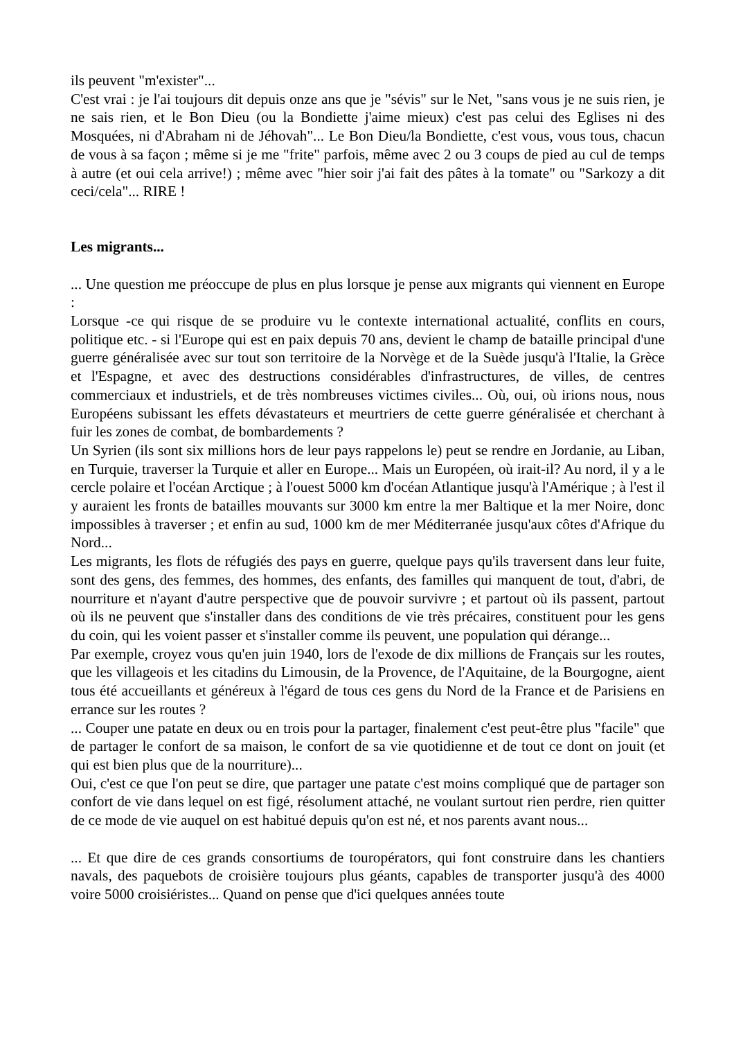ils peuvent "m'exister"...
C'est vrai : je l'ai toujours dit depuis onze ans que je "sévis" sur le Net, "sans vous je ne suis rien, je ne sais rien, et le Bon Dieu (ou la Bondiette j'aime mieux) c'est pas celui des Eglises ni des Mosquées, ni d'Abraham ni de Jéhovah"... Le Bon Dieu/la Bondiette, c'est vous, vous tous, chacun de vous à sa façon ; même si je me "frite" parfois, même avec 2 ou 3 coups de pied au cul de temps à autre (et oui cela arrive!) ; même avec "hier soir j'ai fait des pâtes à la tomate" ou "Sarkozy a dit ceci/cela"... RIRE !
Les migrants...
... Une question me préoccupe de plus en plus lorsque je pense aux migrants qui viennent en Europe :
Lorsque -ce qui risque de se produire vu le contexte international actualité, conflits en cours, politique etc. - si l'Europe qui est en paix depuis 70 ans, devient le champ de bataille principal d'une guerre généralisée avec sur tout son territoire de la Norvège et de la Suède jusqu'à l'Italie, la Grèce et l'Espagne, et avec des destructions considérables d'infrastructures, de villes, de centres commerciaux et industriels, et de très nombreuses victimes civiles... Où, oui, où irions nous, nous Européens subissant les effets dévastateurs et meurtriers de cette guerre généralisée et cherchant à fuir les zones de combat, de bombardements ?
Un Syrien (ils sont six millions hors de leur pays rappelons le) peut se rendre en Jordanie, au Liban, en Turquie, traverser la Turquie et aller en Europe... Mais un Européen, où irait-il? Au nord, il y a le cercle polaire et l'océan Arctique ; à l'ouest 5000 km d'océan Atlantique jusqu'à l'Amérique ; à l'est il y auraient les fronts de batailles mouvants sur 3000 km entre la mer Baltique et la mer Noire, donc impossibles à traverser ; et enfin au sud, 1000 km de mer Méditerranée jusqu'aux côtes d'Afrique du Nord...
Les migrants, les flots de réfugiés des pays en guerre, quelque pays qu'ils traversent dans leur fuite, sont des gens, des femmes, des hommes, des enfants, des familles qui manquent de tout, d'abri, de nourriture et n'ayant d'autre perspective que de pouvoir survivre ; et partout où ils passent, partout où ils ne peuvent que s'installer dans des conditions de vie très précaires, constituent pour les gens du coin, qui les voient passer et s'installer comme ils peuvent, une population qui dérange...
Par exemple, croyez vous qu'en juin 1940, lors de l'exode de dix millions de Français sur les routes, que les villageois et les citadins du Limousin, de la Provence, de l'Aquitaine, de la Bourgogne, aient tous été accueillants et généreux à l'égard de tous ces gens du Nord de la France et de Parisiens en errance sur les routes ?
... Couper une patate en deux ou en trois pour la partager, finalement c'est peut-être plus "facile" que de partager le confort de sa maison, le confort de sa vie quotidienne et de tout ce dont on jouit (et qui est bien plus que de la nourriture)...
Oui, c'est ce que l'on peut se dire, que partager une patate c'est moins compliqué que de partager son confort de vie dans lequel on est figé, résolument attaché, ne voulant surtout rien perdre, rien quitter de ce mode de vie auquel on est habitué depuis qu'on est né, et nos parents avant nous...
... Et que dire de ces grands consortiums de touropérators, qui font construire dans les chantiers navals, des paquebots de croisière toujours plus géants, capables de transporter jusqu'à des 4000 voire 5000 croisiéristes... Quand on pense que d'ici quelques années toute